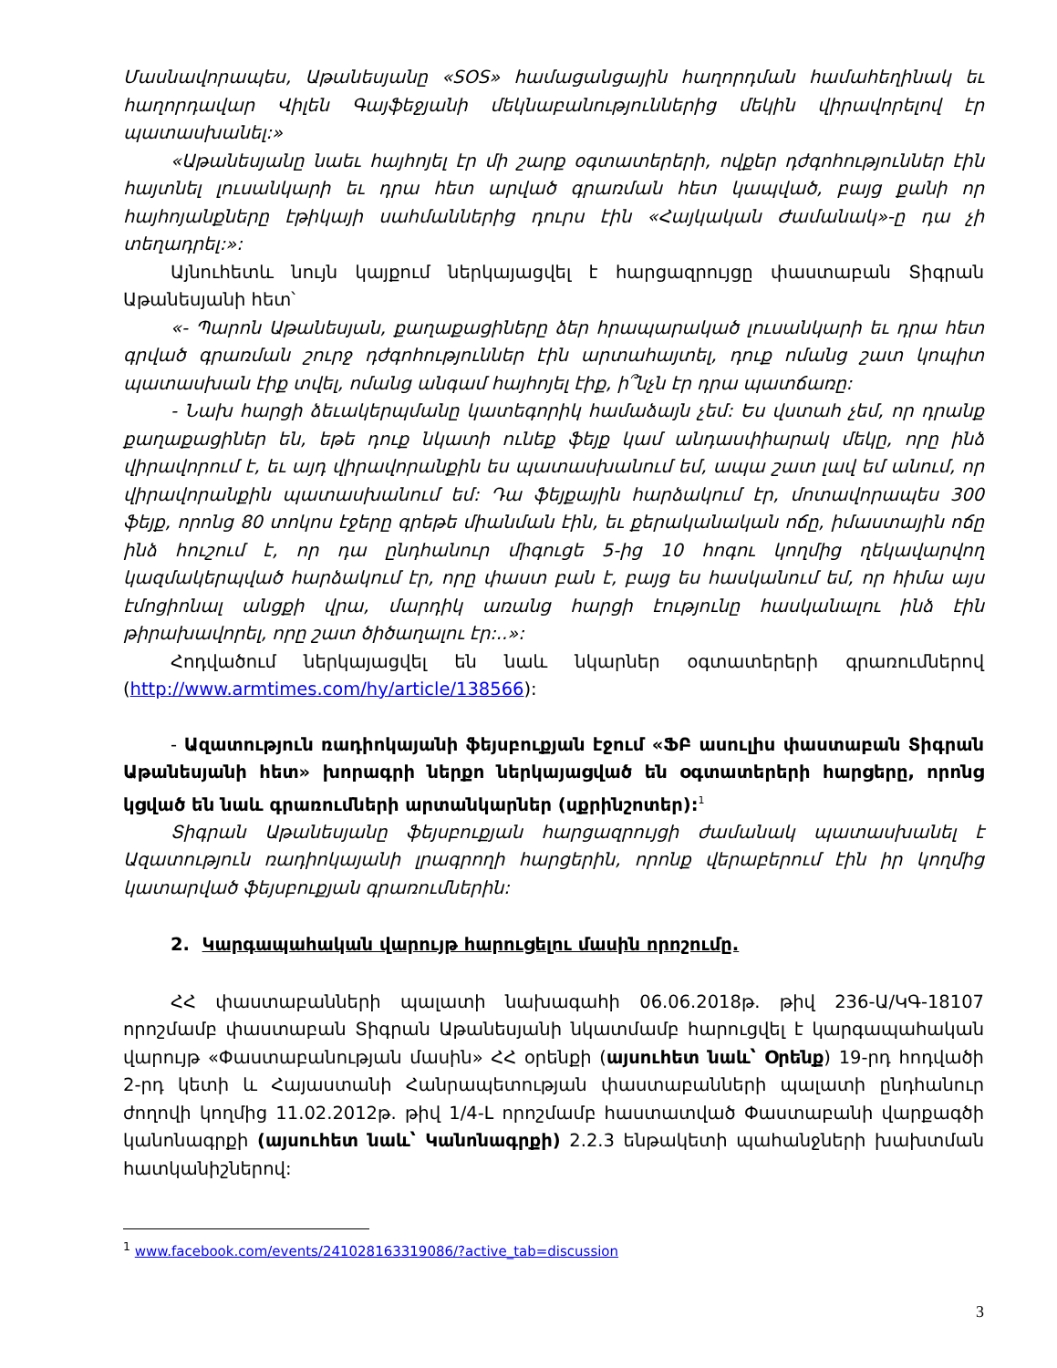Մասնավորապես, Աթանեսյանը «SOS» համացանցային հաղորդման համահեղինակ եւ հաղորդավար Վիլեն Գայֆեջյանի մեկնաբանություններից մեկին վիրավորելով էր պատասխանել:»
«Աթանեսյանը նաեւ հայհոյել էր մի շարք օգտատերերի, ովքեր դժգոհություններ էին հայտնել լուսանկարի եւ դրա հետ արված գրառման հետ կապված, բայց քանի որ հայհոյանքները էթիկայի սահմաններից դուրս էին «Հայկական Ժամանակ»-ը դա չի տեղադրել:»:
Այնուհետև նույն կայքում ներկայացվել է հարցազրույցը փաստաբան Տիգրան Աթանեսյանի հետ՝
«- Պարոն Աթանեսյան, քաղաքացիները ձեր հրապարակած լուսանկարի եւ դրա հետ գրված գրառման շուրջ դժգոհություններ էին արտահայտել, դուք ոմանց շատ կոպիտ պատասխան էիք տվել, ոմանց անգամ հայհոյել էիք, ի՞նչն էր դրա պատճառը:
- Նախ հարցի ձեւակերպմանը կատեգորիկ համաձայն չեմ: Ես վստահ չեմ, որ դրանք քաղաքացիներ են, եթե դուք նկատի ունեք ֆեյք կամ անդասփիարակ մեկը, որը ինձ վիրավորում է, եւ այդ վիրավորանքին ես պատասխանում եմ, ապա շատ լավ եմ անում, որ վիրավորանքին պատասխանում եմ: Դա ֆեյքային հարձակում էր, մոտավորապես 300 ֆեյք, որոնց 80 տոկոս էջերը գրեթե միանման էին, եւ քերականական ոճը, իմաստային ոճը ինձ հուշում է, որ դա ընդհանուր միգուցե 5-ից 10 հոգու կողմից ղեկավարվող կազմակերպված հարձակում էր, որը փաստ բան է, բայց ես հասկանում եմ, որ հիմա այս էմոցիոնալ անցքի վրա, մարդիկ առանց հարցի էությունը հասկանալու ինձ էին թիրախավորել, որը շատ ծիծաղալու էր:..»:
Հոդվածում ներկայացվել են նաև նկարներ օգտատերերի գրառումներով (http://www.armtimes.com/hy/article/138566):
- Ազատություն ռադիոկայանի ֆեյսբուքյան էջում «ՖԲ ասուլիս փաստաբան Տիգրան Աթանեսյանի հետ» խորագրի ներքո ներկայացված են օգտատերերի հարցերը, որոնց կցված են նաև գրառումների արտանկարներ (սքրինշոտեր):<sup>1</sup>
Տիգրան Աթանեսյանը ֆեյսբուքյան հարցազրույցի ժամանակ պատասխանել է Ազատություն ռադիոկայանի լրագրողի հարցերին, որոնք վերաբերում էին իր կողմից կատարված ֆեյսբուքյան գրառումներին:
2. Կարգապահական վարույթ հարուցելու մասին որոշումը.
ՀՀ փաստաբանների պալատի նախագահի 06.06.2018թ. թիվ 236-Ա/ԿԳ-18107 որոշմամբ փաստաբան Տիգրան Աթանեսյանի նկատմամբ հարուցվել է կարգապահական վարույթ «Փաստաբանության մասին» ՀՀ օրենքի (այսուհետ նաև՝ Օրենք) 19-րդ հոդվածի 2-րդ կետի և Հայաստանի Հանրապետության փաստաբանների պալատի ընդհանուր ժողովի կողմից 11.02.2012թ. թիվ 1/4-Լ որոշմամբ հաստատված Փաստաբանի վարքագծի կանոնագրքի (այսուհետ նաև՝ Կանոնագրքի) 2.2.3 ենթակետի պահանջների խախտման հատկանիշներով:
<sup>1</sup> www.facebook.com/events/241028163319086/?active_tab=discussion
3